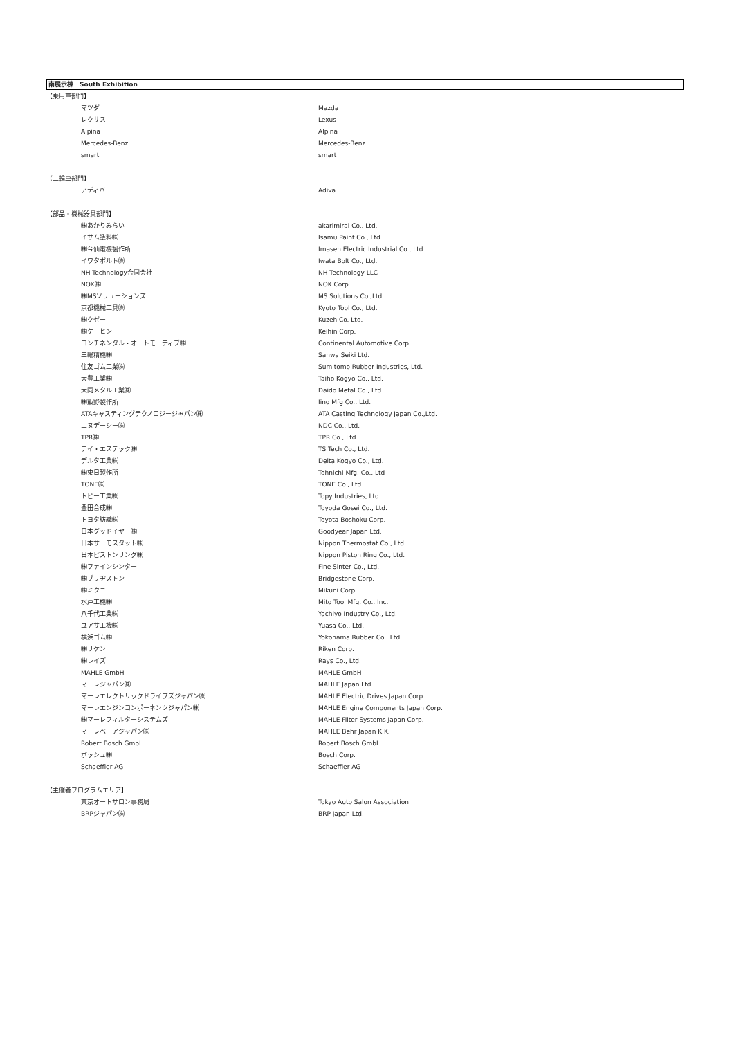南展示棟　South Exhibition
| 【乗用車部門】 | | |
| | マツダ | Mazda |
| | レクサス | Lexus |
| | Alpina | Alpina |
| | Mercedes-Benz | Mercedes-Benz |
| | smart | smart |
| 【二輪車部門】 | | |
| | アディバ | Adiva |
| 【部品・機械器具部門】 | | |
| | ㈱あかりみらい | akarimirai Co., Ltd. |
| | イサム塗料㈱ | Isamu Paint Co., Ltd. |
| | ㈱今仙電機製作所 | Imasen Electric Industrial Co., Ltd. |
| | イワタボルト㈱ | Iwata Bolt Co., Ltd. |
| | NH Technology合同会社 | NH Technology LLC |
| | NOK㈱ | NOK Corp. |
| | ㈱MSソリューションズ | MS Solutions Co.,Ltd. |
| | 京都機械工具㈱ | Kyoto Tool Co., Ltd. |
| | ㈱クゼー | Kuzeh Co. Ltd. |
| | ㈱ケーヒン | Keihin Corp. |
| | コンチネンタル・オートモーティブ㈱ | Continental Automotive Corp. |
| | 三輪精機㈱ | Sanwa Seiki Ltd. |
| | 住友ゴム工業㈱ | Sumitomo Rubber Industries, Ltd. |
| | 大豊工業㈱ | Taiho Kogyo Co., Ltd. |
| | 大同メタル工業㈱ | Daido Metal Co., Ltd. |
| | ㈱飯野製作所 | Iino Mfg Co., Ltd. |
| | ATAキャスティングテクノロジージャパン㈱ | ATA Casting Technology Japan Co.,Ltd. |
| | エヌデーシー㈱ | NDC Co., Ltd. |
| | TPR㈱ | TPR Co., Ltd. |
| | テイ・エステック㈱ | TS Tech Co., Ltd. |
| | デルタ工業㈱ | Delta Kogyo Co., Ltd. |
| | ㈱東日製作所 | Tohnichi Mfg. Co., Ltd |
| | TONE㈱ | TONE Co., Ltd. |
| | トピー工業㈱ | Topy Industries, Ltd. |
| | 豊田合成㈱ | Toyoda Gosei Co., Ltd. |
| | トヨタ紡織㈱ | Toyota Boshoku Corp. |
| | 日本グッドイヤー㈱ | Goodyear Japan Ltd. |
| | 日本サーモスタット㈱ | Nippon Thermostat Co., Ltd. |
| | 日本ピストンリング㈱ | Nippon Piston Ring Co., Ltd. |
| | ㈱ファインシンター | Fine Sinter Co., Ltd. |
| | ㈱ブリヂストン | Bridgestone Corp. |
| | ㈱ミクニ | Mikuni Corp. |
| | 水戸工機㈱ | Mito Tool Mfg. Co., Inc. |
| | 八千代工業㈱ | Yachiyo Industry Co., Ltd. |
| | ユアサ工機㈱ | Yuasa Co., Ltd. |
| | 横浜ゴム㈱ | Yokohama Rubber Co., Ltd. |
| | ㈱リケン | Riken Corp. |
| | ㈱レイズ | Rays Co., Ltd. |
| | MAHLE GmbH | MAHLE GmbH |
| | マーレジャパン㈱ | MAHLE Japan Ltd. |
| | マーレエレクトリックドライブズジャパン㈱ | MAHLE Electric Drives Japan Corp. |
| | マーレエンジンコンポーネンツジャパン㈱ | MAHLE Engine Components Japan Corp. |
| | ㈱マーレフィルターシステムズ | MAHLE Filter Systems Japan Corp. |
| | マーレベーアジャパン㈱ | MAHLE Behr Japan K.K. |
| | Robert Bosch GmbH | Robert Bosch GmbH |
| | ボッシュ㈱ | Bosch Corp. |
| | Schaeffler AG | Schaeffler AG |
| 【主催者プログラムエリア】 | | |
| | 東京オートサロン事務局 | Tokyo Auto Salon Association |
| | BRPジャパン㈱ | BRP Japan Ltd. |